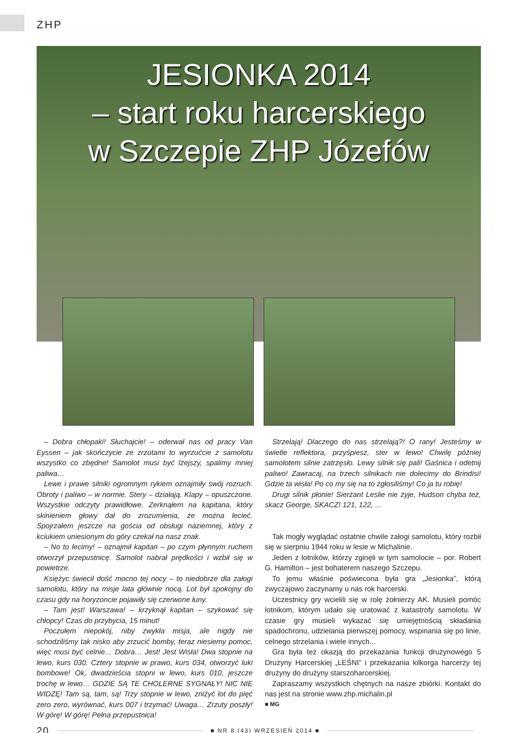ZHP
JESIONKA 2014
– start roku harcerskiego
w Szczepie ZHP Józefów
– Dobra chłopaki! Słuchajcie! – oderwał nas od pracy Van Eyssen – jak skończycie ze zrzutami to wyrzućcie z samolotu wszystko co zbędne! Samolot musi być lżejszy, spalimy mniej paliwa…
Lewe i prawe silniki ogromnym rykiem oznajmiły swój rozruch. Obroty i paliwo – w normie. Stery – działają. Klapy – opuszczone. Wszystkie odczyty prawidłowe. Zerknąłem na kapitana, który skinieniem głowy dał do zrozumienia, że można lecieć. Spojrzałem jeszcze na gościa od obsługi naziemnej, który z kciukiem uniesionym do góry czekał na nasz znak.
– No to lecimy! – oznajmił kapitan – po czym płynnym ruchem otworzył przepustnicę. Samolot nabrał prędkości i wzbił się w powietrze.
Księżyc świecił dość mocno tej nocy – to niedobrze dla załogi samolotu, który na misje lata głównie nocą. Lot był spokojny do czasu gdy na horyzoncie pojawiły się czerwone łuny.
– Tam jest! Warszawa! – krzyknął kapitan – szykować się chłopcy! Czas do przybycia, 15 minut!
Poczułem niepokój, niby zwykła misja, ale nigdy nie schodziliśmy tak nisko aby zrzucić bomby, teraz niesiemy pomoc, więc musi być celnie… Dobra… Jest! Jest Wisła! Dwa stopnie na lewo, kurs 030. Cztery stopnie w prawo, kurs 034, otworzyć luki bombowe! Ok, dwadzieścia stopni w lewo, kurs 010, jeszcze trochę w lewo… GDZIE SĄ TE CHOLERNE SYGNAŁY! NIC NIE WIDZĘ! Tam są, tam, są! Trzy stopnie w lewo, zniżyć lot do pięć zero zero, wyrównać, kurs 007 i trzymać! Uwaga… Zrzuty poszły! W górę! W górę! Pełna przepustnica!
Strzelają! Dlaczego do nas strzelają?! O rany! Jesteśmy w świetle reflektora, przyśpiesz, ster w lewo! Chwilę później samolotem silnie zatrzęsło. Lewy silnik się pali! Gaśnica i odetnij paliwo! Zawracaj, na trzech silnikach nie dolecimy do Brindisi! Gdzie ta wisła! Po co my się na to zgłosiliśmy! Co ja tu robię!
Drugi silnik płonie! Sierżant Leslie nie żyje, Hudson chyba też, skacz George, SKACZ! 121, 122, ...
Tak mogły wyglądać ostatnie chwile załogi samolotu, który rozbił się w sierpniu 1944 roku w lesie w Michalinie.
Jeden z lotników, którzy zginęli w tym samolocie – por. Robert G. Hamilton – jest bohaterem naszego Szczepu.
To jemu właśnie poświecona była gra „Jesionka”, którą zwyczajowo zaczynamy u nas rok harcerski.
Uczestnicy gry wcielili się w rolę żołnierzy AK. Musieli pomóc lotnikom, którym udało się uratować z katastrofy samolotu. W czasie gry musieli wykazać się umiejętnością składania spadochronu, udzielania pierwszej pomocy, wspinania się po linie, celnego strzelania i wiele innych...
Gra była też okazją do przekazania funkcji drużynowego 5 Drużyny Harcerskiej „LEŚNI” i przekazania kilkorga harcerzy tej drużyny do drużyny starszoharcerskiej.
Zapraszamy wszystkich chętnych na nasze zbiórki. Kontakt do nas jest na stronie www.zhp.michalin.pl
■ MG
20
■ NR 8 (43) WRZESIEŃ 2014 ■